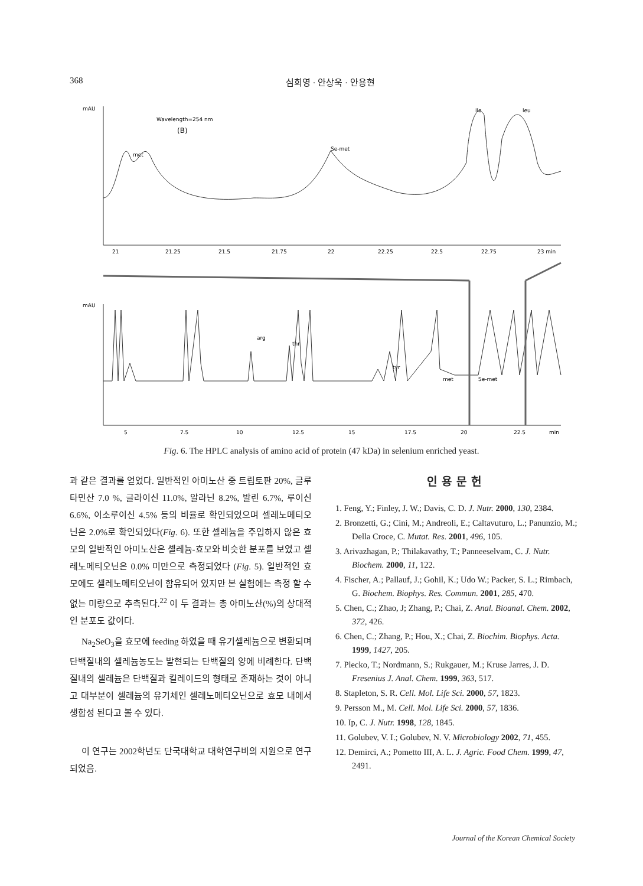368 심희영 · 안상욱 · 안용현
mAU
Wavelength=254 nm
(B)
21
21.25
21.5
21.75
22
22.25
22.5
22.75
23 min
met
Se-met
ile
leu
mAU
5
7.5
10
12.5
15
17.5
20
22.5
min
arg
thr
tyr
met
Se-met
Fig. 6. The HPLC analysis of amino acid of protein (47 kDa) in selenium enriched yeast.
과 같은 결과를 얻었다. 일반적인 아미노산 중 트립토판 20%, 글루타민산 7.0 %, 글라이신 11.0%, 알라닌 8.2%, 발린 6.7%, 루이신 6.6%, 이소루이신 4.5% 등의 비율로 확인되었으며 셀레노메티오닌은 2.0%로 확인되었다(Fig. 6). 또한 셀레늄을 주입하지 않은 효모의 일반적인 아미노산은 셀레늄-효모와 비슷한 분포를 보였고 셀레노메티오닌은 0.0% 미만으로 측정되었다 (Fig. 5). 일반적인 효모에도 셀레노메티오닌이 함유되어 있지만 본 실험에는 측정 할 수 없는 미량으로 추측된다.<sup>22</sup> 이 두 결과는 총 아미노산(%)의 상대적인 분포도 값이다.
Na<sub>2</sub>SeO<sub>3</sub>을 효모에 feeding 하였을 때 유기셀레늄으로 변환되며 단백질내의 셀레늄농도는 발현되는 단백질의 양에 비례한다. 단백질내의 셀레늄은 단백질과 킬레이드의 형태로 존재하는 것이 아니고 대부분이 셀레늄의 유기체인 셀레노메티오닌으로 효모 내에서 생합성 된다고 볼 수 있다.
이 연구는 2002학년도 단국대학교 대학연구비의 지원으로 연구되었음.
인용문헌
1. Feng, Y.; Finley, J. W.; Davis, C. D. J. Nutr. 2000, 130, 2384.
2. Bronzetti, G.; Cini, M.; Andreoli, E.; Caltavuturo, L.; Panunzio, M.; Della Croce, C. Mutat. Res. 2001, 496, 105.
3. Arivazhagan, P.; Thilakavathy, T.; Panneeselvam, C. J. Nutr. Biochem. 2000, 11, 122.
4. Fischer, A.; Pallauf, J.; Gohil, K.; Udo W.; Packer, S. L.; Rimbach, G. Biochem. Biophys. Res. Commun. 2001, 285, 470.
5. Chen, C.; Zhao, J; Zhang, P.; Chai, Z. Anal. Bioanal. Chem. 2002, 372, 426.
6. Chen, C.; Zhang, P.; Hou, X.; Chai, Z. Biochim. Biophys. Acta. 1999, 1427, 205.
7. Plecko, T.; Nordmann, S.; Rukgauer, M.; Kruse Jarres, J. D. Fresenius J. Anal. Chem. 1999, 363, 517.
8. Stapleton, S. R. Cell. Mol. Life Sci. 2000, 57, 1823.
9. Persson M., M. Cell. Mol. Life Sci. 2000, 57, 1836.
10. Ip, C. J. Nutr. 1998, 128, 1845.
11. Golubev, V. I.; Golubev, N. V. Microbiology 2002, 71, 455.
12. Demirci, A.; Pometto III, A. L. J. Agric. Food Chem. 1999, 47, 2491.
Journal of the Korean Chemical Society